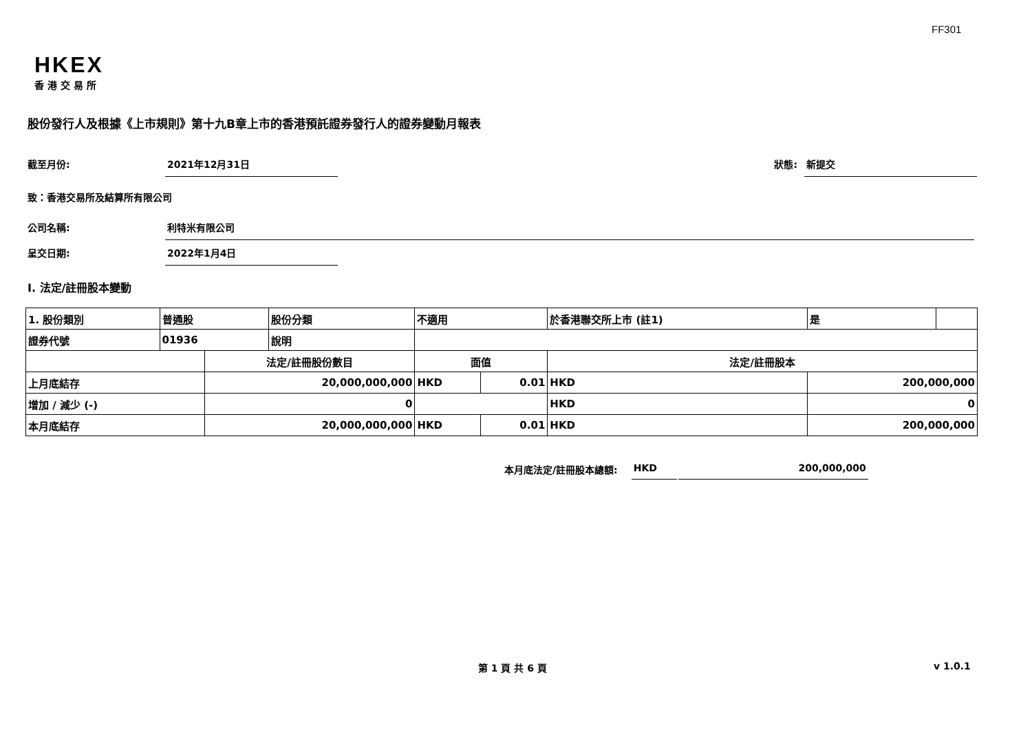FF301
HKEX
香港交易所
股份發行人及根據《上市規則》第十九B章上市的香港預託證券發行人的證券變動月報表
截至月份: 2021年12月31日 狀態: 新提交
致：香港交易所及結算所有限公司
公司名稱: 利特米有限公司
呈交日期: 2022年1月4日
I. 法定/註冊股本變動
| 1. 股份類別 | 普通股 | | 股份分類 | 不適用 | | | 於香港聯交所上市 (註1) | 是 | |
| 證券代號 | 01936 | | 說明 | | | | | | |
| | | 法定/註冊股份數目 | | | 面值 | | 法定/註冊股本 | | |
| 上月底結存 | | 20,000,000,000 | | | HKD | 0.01 | HKD | 200,000,000 | |
| 增加 / 減少 (-) | | 0 | | | | | HKD | 0 | |
| 本月底結存 | | 20,000,000,000 | | | HKD | 0.01 | HKD | 200,000,000 | |
本月底法定/註冊股本總額: HKD 200,000,000
第 1 頁 共 6 頁 v 1.0.1